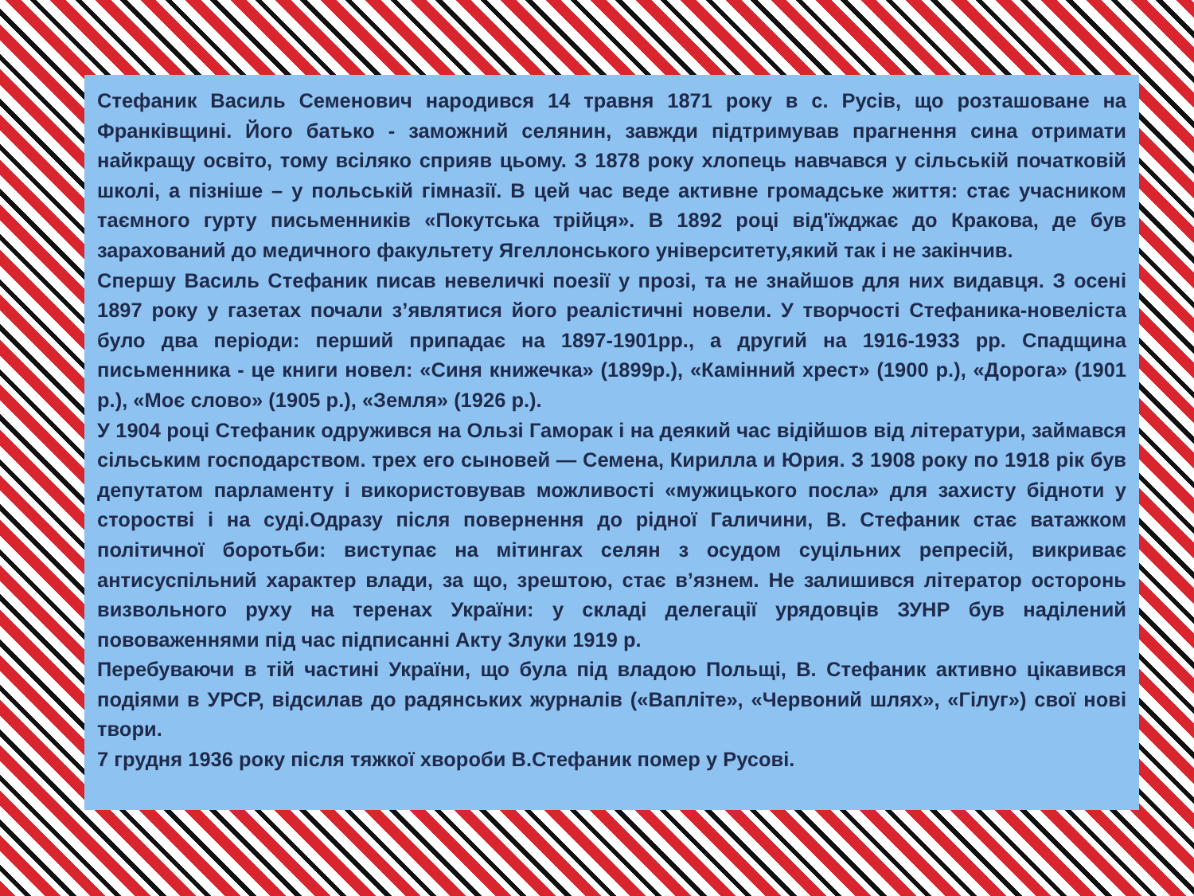Стефаник Василь Семенович народився 14 травня 1871 року в с. Русів, що розташоване на Франківщині. Його батько - заможний селянин, завжди підтримував прагнення сина отримати найкращу освіто, тому всіляко сприяв цьому. З 1878 року хлопець навчався у сільській початковій школі, а пізніше – у польській гімназії. В цей час веде активне громадське життя: стає учасником таємного гурту письменників «Покутська трійця». В 1892 році від'їжджає до Кракова, де був зарахований до медичного факультету Ягеллонського університету,який так і не закінчив.
Спершу Василь Стефаник писав невеличкі поезії у прозі, та не знайшов для них видавця. З осені 1897 року у газетах почали з’являтися його реалістичні новели. У творчості Стефаника-новеліста було два періоди: перший припадає на 1897-1901рр., а другий на 1916-1933 рр. Спадщина письменника - це книги новел: «Синя книжечка» (1899р.), «Камінний хрест» (1900 р.), «Дорога» (1901 р.), «Моє слово» (1905 р.), «Земля» (1926 р.).
У 1904 році Стефаник одружився на Ользі Гаморак і на деякий час відійшов від літератури, займався сільським господарством. трех его сыновей — Семена, Кирилла и Юрия. З 1908 року по 1918 рік був депутатом парламенту і використовував можливості «мужицького посла» для захисту бідноти у сторостві і на суді.Одразу після повернення до рідної Галичини, В. Стефаник стає ватажком політичної боротьби: виступає на мітингах селян з осудом суцільних репресій, викриває антисуспільний характер влади, за що, зрештою, стає в’язнем. Не залишився літератор осторонь визвольного руху на теренах України: у складі делегації урядовців ЗУНР був наділений пововаженнями під час підписанні Акту Злуки 1919 р.
Перебуваючи в тій частині України, що була під владою Польщі, В. Стефаник активно цікавився подіями в УРСР, відсилав до радянських журналів («Вапліте», «Червоний шлях», «Гілуг») свої нові твори.
7 грудня 1936 року після тяжкої хвороби В.Стефаник помер у Русові.